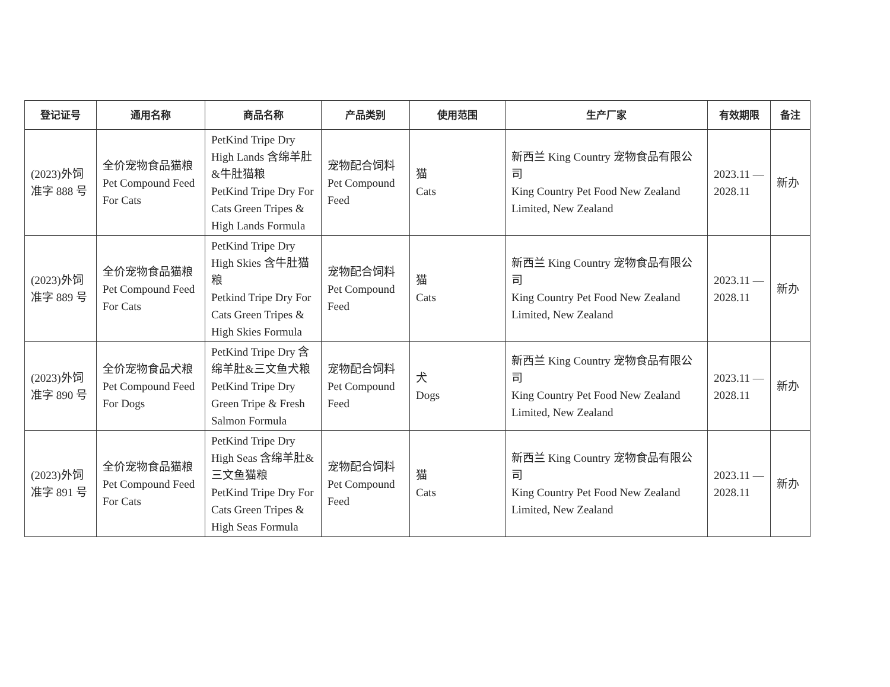| 登记证号 | 通用名称 | 商品名称 | 产品类别 | 使用范围 | 生产厂家 | 有效期限 | 备注 |
| --- | --- | --- | --- | --- | --- | --- | --- |
| (2023)外饲准字 888 号 | 全价宠物食品猫粮 Pet Compound Feed For Cats | PetKind Tripe Dry High Lands 含绵羊肚&牛肚猫粮 PetKind Tripe Dry For Cats Green Tripes & High Lands Formula | 宠物配合饲料 Pet Compound Feed | 猫 Cats | 新西兰 King Country 宠物食品有限公司 King Country Pet Food New Zealand Limited, New Zealand | 2023.11 — 2028.11 | 新办 |
| (2023)外饲准字 889 号 | 全价宠物食品猫粮 Pet Compound Feed For Cats | PetKind Tripe Dry High Skies 含牛肚猫粮 Petkind Tripe Dry For Cats Green Tripes & High Skies Formula | 宠物配合饲料 Pet Compound Feed | 猫 Cats | 新西兰 King Country 宠物食品有限公司 King Country Pet Food New Zealand Limited, New Zealand | 2023.11 — 2028.11 | 新办 |
| (2023)外饲准字 890 号 | 全价宠物食品犬粮 Pet Compound Feed For Dogs | PetKind Tripe Dry 含绵羊肚&三文鱼犬粮 PetKind Tripe Dry Green Tripe & Fresh Salmon Formula | 宠物配合饲料 Pet Compound Feed | 犬 Dogs | 新西兰 King Country 宠物食品有限公司 King Country Pet Food New Zealand Limited, New Zealand | 2023.11 — 2028.11 | 新办 |
| (2023)外饲准字 891 号 | 全价宠物食品猫粮 Pet Compound Feed For Cats | PetKind Tripe Dry High Seas 含绵羊肚&三文鱼猫粮 PetKind Tripe Dry For Cats Green Tripes & High Seas Formula | 宠物配合饲料 Pet Compound Feed | 猫 Cats | 新西兰 King Country 宠物食品有限公司 King Country Pet Food New Zealand Limited, New Zealand | 2023.11 — 2028.11 | 新办 |